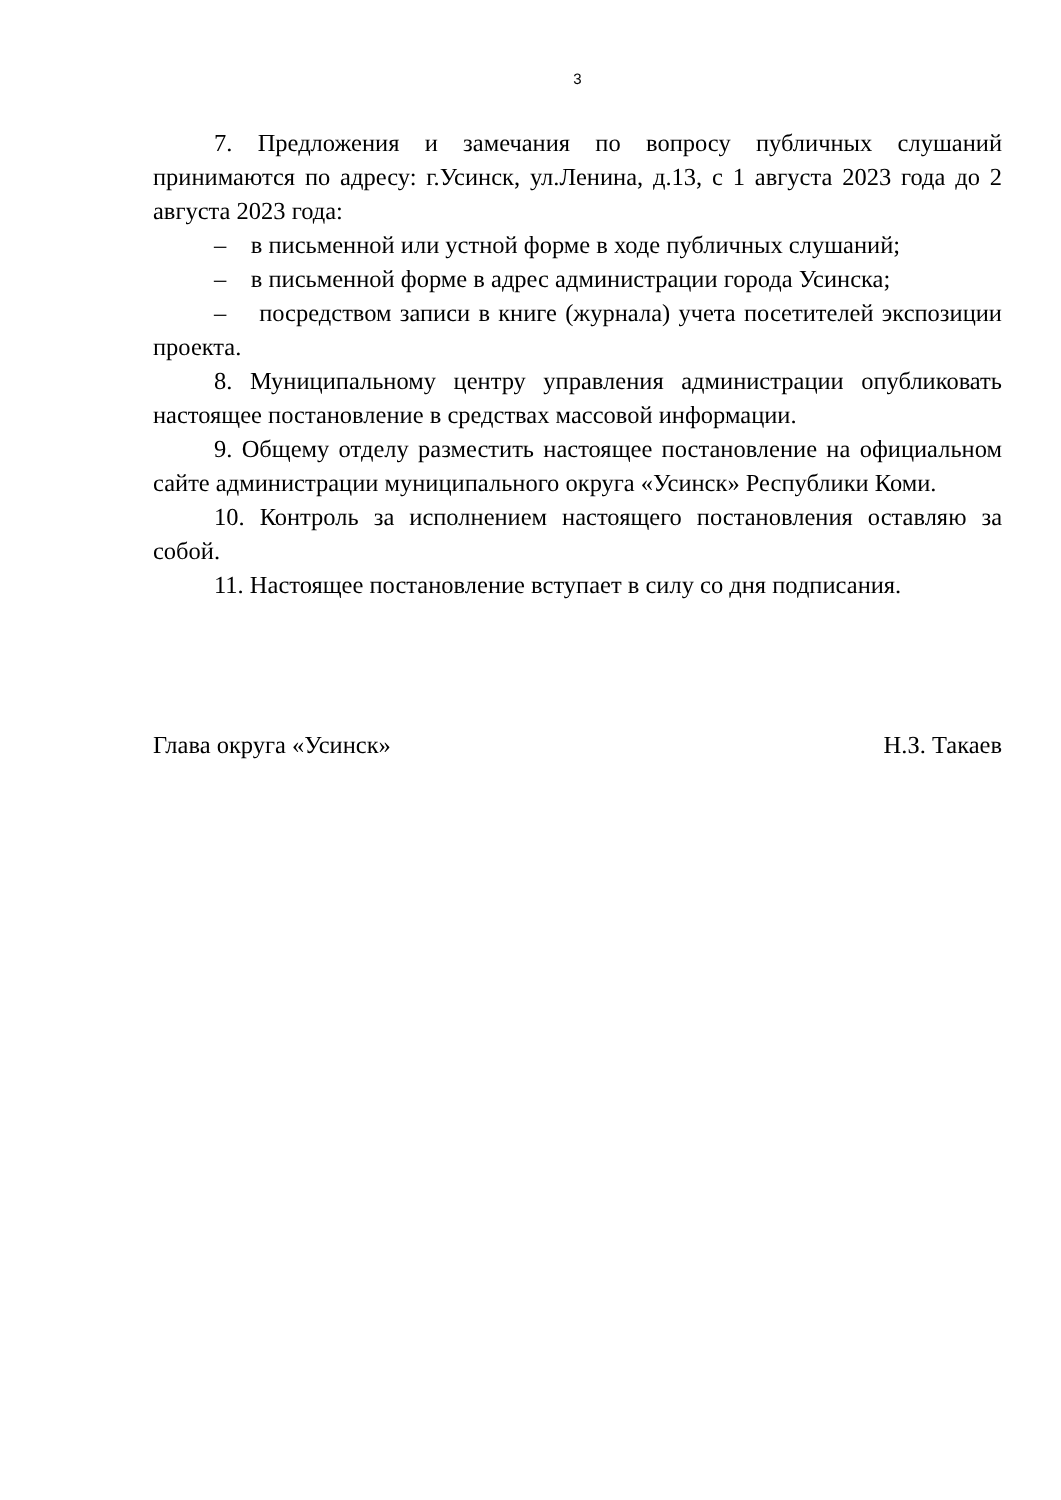3
7. Предложения и замечания по вопросу публичных слушаний принимаются по адресу: г.Усинск, ул.Ленина, д.13, с 1 августа 2023 года до 2 августа 2023 года:
– в письменной или устной форме в ходе публичных слушаний;
– в письменной форме в адрес администрации города Усинска;
– посредством записи в книге (журнала) учета посетителей экспозиции проекта.
8. Муниципальному центру управления администрации опубликовать настоящее постановление в средствах массовой информации.
9. Общему отделу разместить настоящее постановление на официальном сайте администрации муниципального округа «Усинск» Республики Коми.
10. Контроль за исполнением настоящего постановления оставляю за собой.
11. Настоящее постановление вступает в силу со дня подписания.
Глава округа «Усинск» Н.З. Такаев